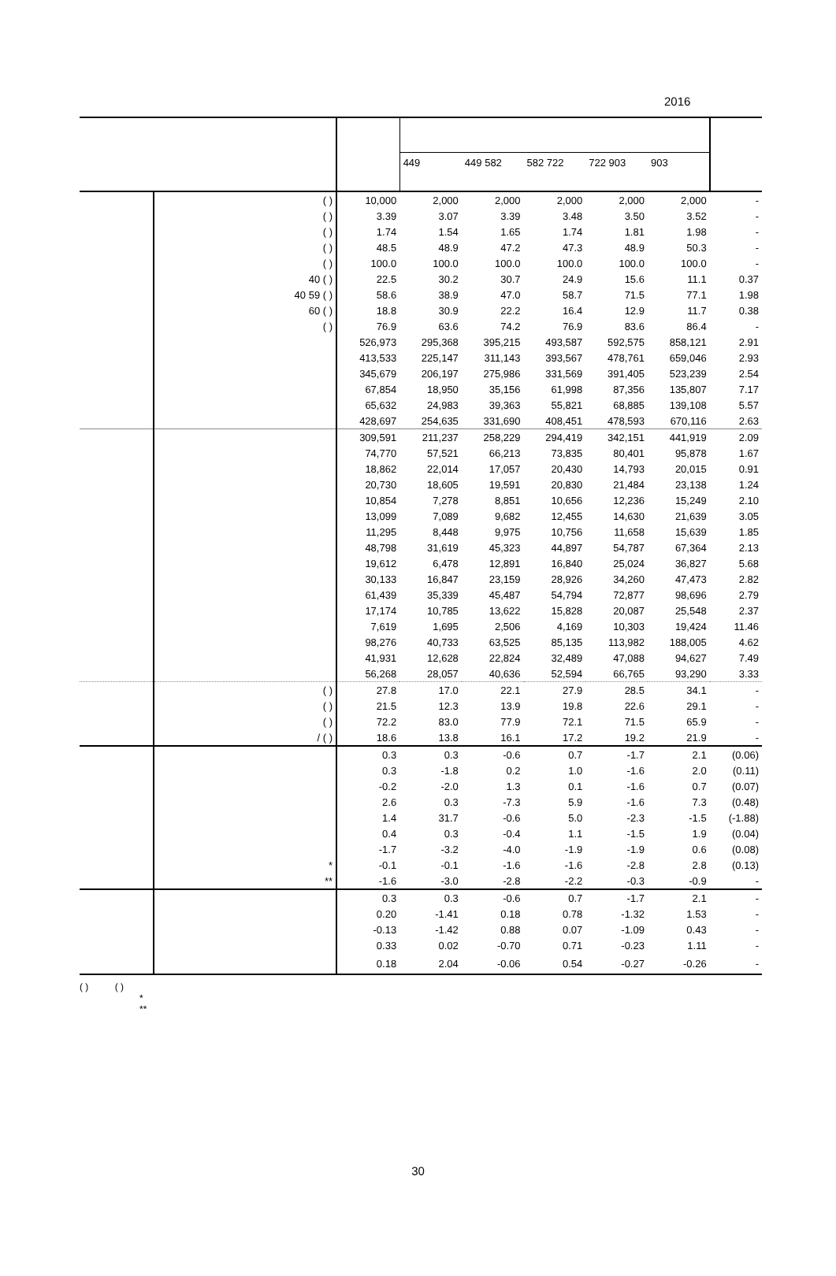2016
| | | | 449 | 449 582 | 582 722 | 722 903 | 903 | |
| --- | --- | --- | --- | --- | --- | --- | --- | --- |
| | ( ) | 10,000 | 2,000 | 2,000 | 2,000 | 2,000 | 2,000 | - |
| | ( ) | 3.39 | 3.07 | 3.39 | 3.48 | 3.50 | 3.52 | - |
| | ( ) | 1.74 | 1.54 | 1.65 | 1.74 | 1.81 | 1.98 | - |
| | ( ) | 48.5 | 48.9 | 47.2 | 47.3 | 48.9 | 50.3 | - |
| | ( ) | 100.0 | 100.0 | 100.0 | 100.0 | 100.0 | 100.0 | - |
| | 40 ( ) | 22.5 | 30.2 | 30.7 | 24.9 | 15.6 | 11.1 | 0.37 |
| | 40 59 ( ) | 58.6 | 38.9 | 47.0 | 58.7 | 71.5 | 77.1 | 1.98 |
| | 60 ( ) | 18.8 | 30.9 | 22.2 | 16.4 | 12.9 | 11.7 | 0.38 |
| | ( ) | 76.9 | 63.6 | 74.2 | 76.9 | 83.6 | 86.4 | - |
| | | 526,973 | 295,368 | 395,215 | 493,587 | 592,575 | 858,121 | 2.91 |
| | | 413,533 | 225,147 | 311,143 | 393,567 | 478,761 | 659,046 | 2.93 |
| | | 345,679 | 206,197 | 275,986 | 331,569 | 391,405 | 523,239 | 2.54 |
| | | 67,854 | 18,950 | 35,156 | 61,998 | 87,356 | 135,807 | 7.17 |
| | | 65,632 | 24,983 | 39,363 | 55,821 | 68,885 | 139,108 | 5.57 |
| | | 428,697 | 254,635 | 331,690 | 408,451 | 478,593 | 670,116 | 2.63 |
| | | 309,591 | 211,237 | 258,229 | 294,419 | 342,151 | 441,919 | 2.09 |
| | | 74,770 | 57,521 | 66,213 | 73,835 | 80,401 | 95,878 | 1.67 |
| | | 18,862 | 22,014 | 17,057 | 20,430 | 14,793 | 20,015 | 0.91 |
| | | 20,730 | 18,605 | 19,591 | 20,830 | 21,484 | 23,138 | 1.24 |
| | | 10,854 | 7,278 | 8,851 | 10,656 | 12,236 | 15,249 | 2.10 |
| | | 13,099 | 7,089 | 9,682 | 12,455 | 14,630 | 21,639 | 3.05 |
| | | 11,295 | 8,448 | 9,975 | 10,756 | 11,658 | 15,639 | 1.85 |
| | | 48,798 | 31,619 | 45,323 | 44,897 | 54,787 | 67,364 | 2.13 |
| | | 19,612 | 6,478 | 12,891 | 16,840 | 25,024 | 36,827 | 5.68 |
| | | 30,133 | 16,847 | 23,159 | 28,926 | 34,260 | 47,473 | 2.82 |
| | | 61,439 | 35,339 | 45,487 | 54,794 | 72,877 | 98,696 | 2.79 |
| | | 17,174 | 10,785 | 13,622 | 15,828 | 20,087 | 25,548 | 2.37 |
| | | 7,619 | 1,695 | 2,506 | 4,169 | 10,303 | 19,424 | 11.46 |
| | | 98,276 | 40,733 | 63,525 | 85,135 | 113,982 | 188,005 | 4.62 |
| | | 41,931 | 12,628 | 22,824 | 32,489 | 47,088 | 94,627 | 7.49 |
| | | 56,268 | 28,057 | 40,636 | 52,594 | 66,765 | 93,290 | 3.33 |
| | ( ) | 27.8 | 17.0 | 22.1 | 27.9 | 28.5 | 34.1 | - |
| | ( ) | 21.5 | 12.3 | 13.9 | 19.8 | 22.6 | 29.1 | - |
| | ( ) | 72.2 | 83.0 | 77.9 | 72.1 | 71.5 | 65.9 | - |
| | / ( ) | 18.6 | 13.8 | 16.1 | 17.2 | 19.2 | 21.9 | - |
| | | 0.3 | 0.3 | -0.6 | 0.7 | -1.7 | 2.1 | (0.06) |
| | | 0.3 | -1.8 | 0.2 | 1.0 | -1.6 | 2.0 | (0.11) |
| | | -0.2 | -2.0 | 1.3 | 0.1 | -1.6 | 0.7 | (0.07) |
| | | 2.6 | 0.3 | -7.3 | 5.9 | -1.6 | 7.3 | (0.48) |
| | | 1.4 | 31.7 | -0.6 | 5.0 | -2.3 | -1.5 | (-1.88) |
| | | 0.4 | 0.3 | -0.4 | 1.1 | -1.5 | 1.9 | (0.04) |
| | | -1.7 | -3.2 | -4.0 | -1.9 | -1.9 | 0.6 | (0.08) |
| | * | -0.1 | -0.1 | -1.6 | -1.6 | -2.8 | 2.8 | (0.13) |
| | ** | -1.6 | -3.0 | -2.8 | -2.2 | -0.3 | -0.9 | - |
| | | 0.3 | 0.3 | -0.6 | 0.7 | -1.7 | 2.1 | - |
| | | 0.20 | -1.41 | 0.18 | 0.78 | -1.32 | 1.53 | - |
| | | -0.13 | -1.42 | 0.88 | 0.07 | -1.09 | 0.43 | - |
| | | 0.33 | 0.02 | -0.70 | 0.71 | -0.23 | 1.11 | - |
| | | 0.18 | 2.04 | -0.06 | 0.54 | -0.27 | -0.26 | - |
( ) ( )
*
**
30